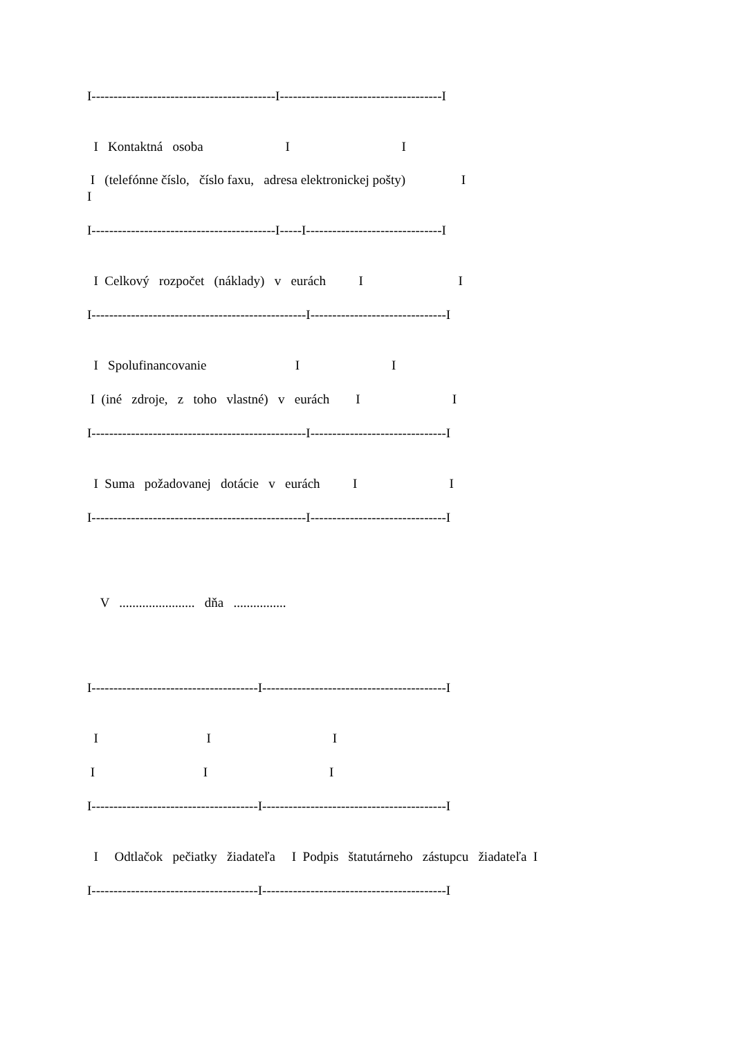I------------------------------------------I-------------------------------------I
I Kontaktná osoba I I
I (telefónne číslo, číslo faxu, adresa elektronickej pošty) I I
I------------------------------------------I-----I-------------------------------I
I Celkový rozpočet (náklady) v eurách I I
I-------------------------------------------------I-------------------------------I
I Spolufinancovanie I I
I (iné zdroje, z toho vlastné) v eurách I I
I-------------------------------------------------I-------------------------------I
I Suma požadovanej dotácie v eurách I I
I-------------------------------------------------I-------------------------------I
V ....................... dňa ................
I--------------------------------------I------------------------------------------I
I I I
I I I
I--------------------------------------I------------------------------------------I
I Odtlačok pečiatky žiadateľa I Podpis štatutárneho zástupcu žiadateľa I
I--------------------------------------I------------------------------------------I